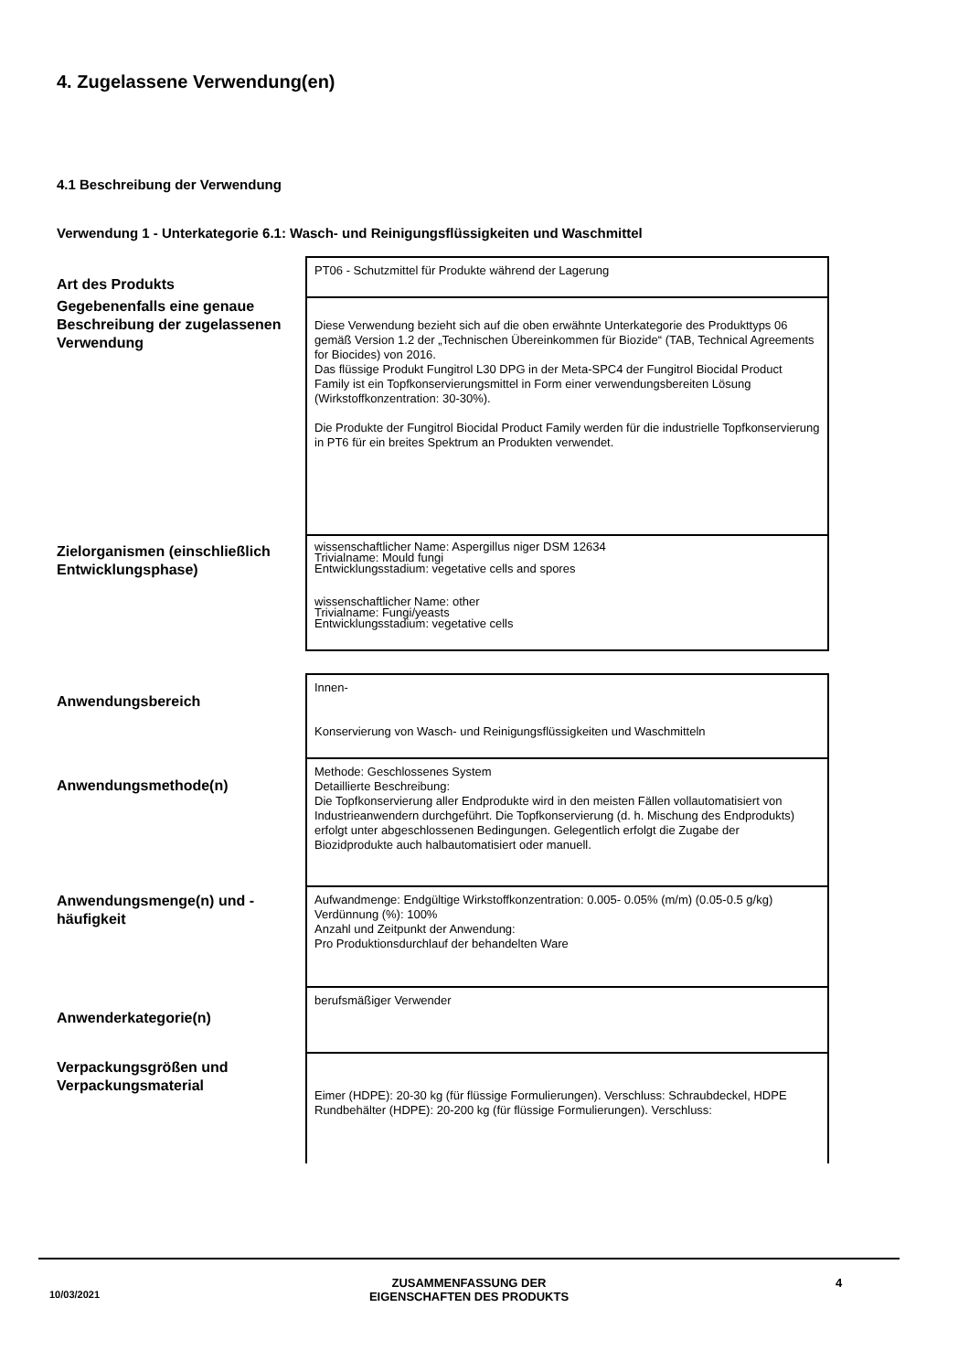4. Zugelassene Verwendung(en)
4.1 Beschreibung der Verwendung
Verwendung 1 - Unterkategorie 6.1: Wasch- und Reinigungsflüssigkeiten und Waschmittel
| Art des Produkts | PT06 - Schutzmittel für Produkte während der Lagerung |
| Gegebenenfalls eine genaue Beschreibung der zugelassenen Verwendung | Diese Verwendung bezieht sich auf die oben erwähnte Unterkategorie des Produkttyps 06 gemäß Version 1.2 der „Technischen Übereinkommen für Biozide“ (TAB, Technical Agreements for Biocides) von 2016. Das flüssige Produkt Fungitrol L30 DPG in der Meta-SPC4 der Fungitrol Biocidal Product Family ist ein Topfkonservierungsmittel in Form einer verwendungsbereiten Lösung (Wirkstoffkonzentration: 30-30%). Die Produkte der Fungitrol Biocidal Product Family werden für die industrielle Topfkonservierung in PT6 für ein breites Spektrum an Produkten verwendet. |
| Zielorganismen (einschließlich Entwicklungsphase) | wissenschaftlicher Name: Aspergillus niger DSM 12634 Trivialname: Mould fungi Entwicklungsstadium: vegetative cells and spores wissenschaftlicher Name: other Trivialname: Fungi/yeasts Entwicklungsstadium: vegetative cells |
| Anwendungsbereich | Innen- Konservierung von Wasch- und Reinigungsflüssigkeiten und Waschmitteln |
| Anwendungsmethode(n) | Methode: Geschlossenes System Detaillierte Beschreibung: Die Topfkonservierung aller Endprodukte wird in den meisten Fällen vollautomatisiert von Industrieanwendern durchgeführt. Die Topfkonservierung (d. h. Mischung des Endprodukts) erfolgt unter abgeschlossenen Bedingungen. Gelegentlich erfolgt die Zugabe der Biozidprodukte auch halbautomatisiert oder manuell. |
| Anwendungsmenge(n) und -häufigkeit | Aufwandmenge: Endgültige Wirkstoffkonzentration: 0.005- 0.05% (m/m) (0.05-0.5 g/kg) Verdünnung (%): 100% Anzahl und Zeitpunkt der Anwendung: Pro Produktionsdurchlauf der behandelten Ware |
| Anwenderkategorie(n) | berufsmäßiger Verwender |
| Verpackungsgrößen und Verpackungsmaterial | Eimer (HDPE): 20-30 kg (für flüssige Formulierungen). Verschluss: Schraubdeckel, HDPE Rundbehälter (HDPE): 20-200 kg (für flüssige Formulierungen). Verschluss: |
10/03/2021
ZUSAMMENFASSUNG DER
EIGENSCHAFTEN DES PRODUKTS
4